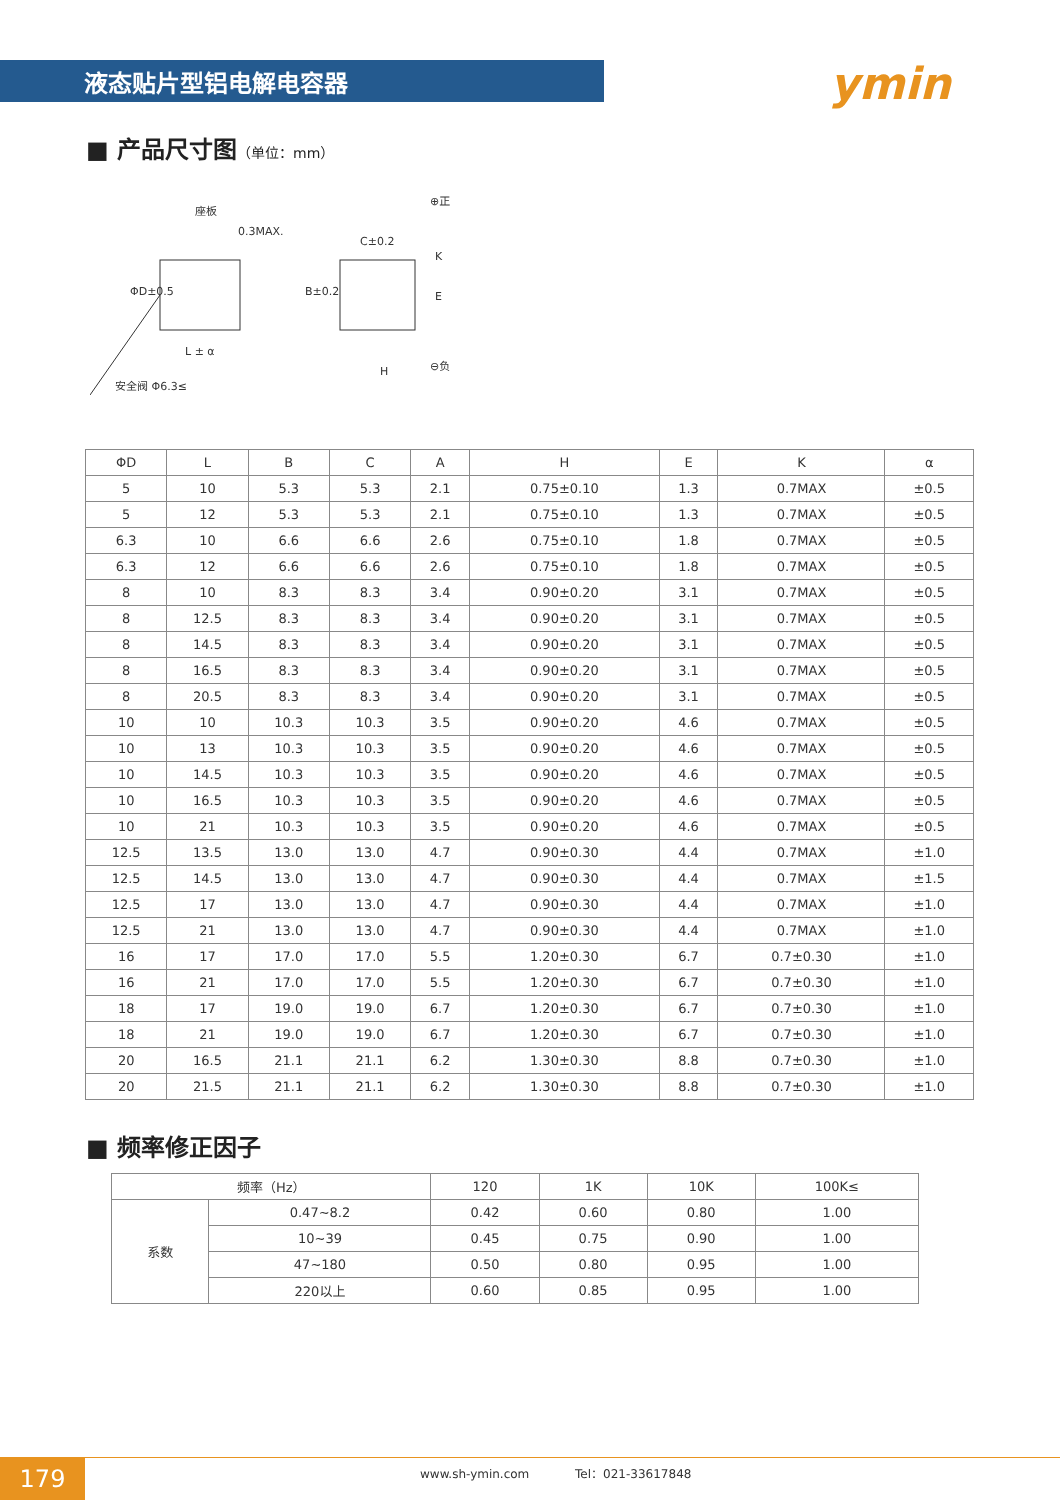液态贴片型铝电解电容器
ymin
■ 产品尺寸图（单位：mm）
座板
0.3MAX.
C±0.2
L ± α
安全阀 Φ6.3≤
ΦD±0.5
B±0.2
⊕正
⊖负
H
K
E
| ΦD | L | B | C | A | H | E | K | α |
| --- | --- | --- | --- | --- | --- | --- | --- | --- |
| 5 | 10 | 5.3 | 5.3 | 2.1 | 0.75±0.10 | 1.3 | 0.7MAX | ±0.5 |
| 5 | 12 | 5.3 | 5.3 | 2.1 | 0.75±0.10 | 1.3 | 0.7MAX | ±0.5 |
| 6.3 | 10 | 6.6 | 6.6 | 2.6 | 0.75±0.10 | 1.8 | 0.7MAX | ±0.5 |
| 6.3 | 12 | 6.6 | 6.6 | 2.6 | 0.75±0.10 | 1.8 | 0.7MAX | ±0.5 |
| 8 | 10 | 8.3 | 8.3 | 3.4 | 0.90±0.20 | 3.1 | 0.7MAX | ±0.5 |
| 8 | 12.5 | 8.3 | 8.3 | 3.4 | 0.90±0.20 | 3.1 | 0.7MAX | ±0.5 |
| 8 | 14.5 | 8.3 | 8.3 | 3.4 | 0.90±0.20 | 3.1 | 0.7MAX | ±0.5 |
| 8 | 16.5 | 8.3 | 8.3 | 3.4 | 0.90±0.20 | 3.1 | 0.7MAX | ±0.5 |
| 8 | 20.5 | 8.3 | 8.3 | 3.4 | 0.90±0.20 | 3.1 | 0.7MAX | ±0.5 |
| 10 | 10 | 10.3 | 10.3 | 3.5 | 0.90±0.20 | 4.6 | 0.7MAX | ±0.5 |
| 10 | 13 | 10.3 | 10.3 | 3.5 | 0.90±0.20 | 4.6 | 0.7MAX | ±0.5 |
| 10 | 14.5 | 10.3 | 10.3 | 3.5 | 0.90±0.20 | 4.6 | 0.7MAX | ±0.5 |
| 10 | 16.5 | 10.3 | 10.3 | 3.5 | 0.90±0.20 | 4.6 | 0.7MAX | ±0.5 |
| 10 | 21 | 10.3 | 10.3 | 3.5 | 0.90±0.20 | 4.6 | 0.7MAX | ±0.5 |
| 12.5 | 13.5 | 13.0 | 13.0 | 4.7 | 0.90±0.30 | 4.4 | 0.7MAX | ±1.0 |
| 12.5 | 14.5 | 13.0 | 13.0 | 4.7 | 0.90±0.30 | 4.4 | 0.7MAX | ±1.5 |
| 12.5 | 17 | 13.0 | 13.0 | 4.7 | 0.90±0.30 | 4.4 | 0.7MAX | ±1.0 |
| 12.5 | 21 | 13.0 | 13.0 | 4.7 | 0.90±0.30 | 4.4 | 0.7MAX | ±1.0 |
| 16 | 17 | 17.0 | 17.0 | 5.5 | 1.20±0.30 | 6.7 | 0.7±0.30 | ±1.0 |
| 16 | 21 | 17.0 | 17.0 | 5.5 | 1.20±0.30 | 6.7 | 0.7±0.30 | ±1.0 |
| 18 | 17 | 19.0 | 19.0 | 6.7 | 1.20±0.30 | 6.7 | 0.7±0.30 | ±1.0 |
| 18 | 21 | 19.0 | 19.0 | 6.7 | 1.20±0.30 | 6.7 | 0.7±0.30 | ±1.0 |
| 20 | 16.5 | 21.1 | 21.1 | 6.2 | 1.30±0.30 | 8.8 | 0.7±0.30 | ±1.0 |
| 20 | 21.5 | 21.1 | 21.1 | 6.2 | 1.30±0.30 | 8.8 | 0.7±0.30 | ±1.0 |
■ 频率修正因子
| 频率（Hz） | | 120 | 1K | 10K | 100K≤ |
| --- | --- | --- | --- | --- | --- |
| 系数 | 0.47~8.2 | 0.42 | 0.60 | 0.80 | 1.00 |
| | 10~39 | 0.45 | 0.75 | 0.90 | 1.00 |
| | 47~180 | 0.50 | 0.80 | 0.95 | 1.00 |
| | 220以上 | 0.60 | 0.85 | 0.95 | 1.00 |
179
www.sh-ymin.com Tel：021-33617848